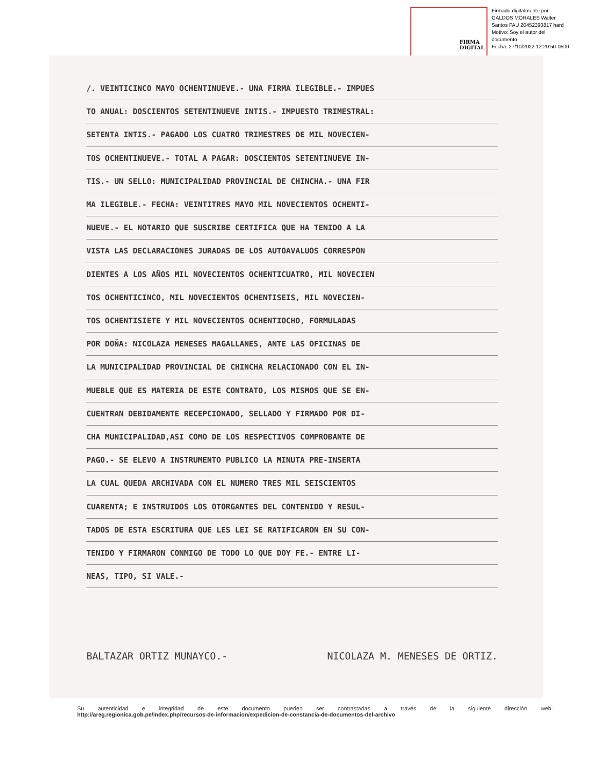FIRMA
DIGITAL
Firmado digitalmente por:
GALDOS MORALES Walter
Santos FAU 20452393817 hard
Motivo: Soy el autor del
documento
Fecha: 27/10/2022 12:20:50-0500
/. VEINTICINCO MAYO OCHENTINUEVE.- UNA FIRMA ILEGIBLE.- IMPUES
TO ANUAL: DOSCIENTOS SETENTINUEVE INTIS.- IMPUESTO TRIMESTRAL:
SETENTA INTIS.- PAGADO LOS CUATRO TRIMESTRES DE MIL NOVECIEN-
TOS OCHENTINUEVE.- TOTAL A PAGAR: DOSCIENTOS SETENTINUEVE IN-
TIS.- UN SELLO: MUNICIPALIDAD PROVINCIAL DE CHINCHA.- UNA FIR
MA ILEGIBLE.- FECHA: VEINTITRES MAYO MIL NOVECIENTOS OCHENTI-
NUEVE.- EL NOTARIO QUE SUSCRIBE CERTIFICA QUE HA TENIDO A LA
VISTA LAS DECLARACIONES JURADAS DE LOS AUTOAVALUOS CORRESPON
DIENTES A LOS AÑOS MIL NOVECIENTOS OCHENTICUATRO, MIL NOVECIEN
TOS OCHENTICINCO, MIL NOVECIENTOS OCHENTISEIS, MIL NOVECIEN-
TOS OCHENTISIETE Y MIL NOVECIENTOS OCHENTIOCHO, FORMULADAS
POR DOÑA: NICOLAZA MENESES MAGALLANES, ANTE LAS OFICINAS DE
LA MUNICIPALIDAD PROVINCIAL DE CHINCHA RELACIONADO CON EL IN-
MUEBLE QUE ES MATERIA DE ESTE CONTRATO, LOS MISMOS QUE SE EN-
CUENTRAN DEBIDAMENTE RECEPCIONADO, SELLADO Y FIRMADO POR DI-
CHA MUNICIPALIDAD,ASI COMO DE LOS RESPECTIVOS COMPROBANTE DE
PAGO.- SE ELEVO A INSTRUMENTO PUBLICO LA MINUTA PRE-INSERTA
LA CUAL QUEDA ARCHIVADA CON EL NUMERO TRES MIL SEISCIENTOS
CUARENTA; E INSTRUIDOS LOS OTORGANTES DEL CONTENIDO Y RESUL-
TADOS DE ESTA ESCRITURA QUE LES LEI SE RATIFICARON EN SU CON-
TENIDO Y FIRMARON CONMIGO DE TODO LO QUE DOY FE.- ENTRE LI-
NEAS, TIPO, SI VALE.-
BALTAZAR ORTIZ MUNAYCO.- NICOLAZA M. MENESES DE ORTIZ.
Su autenticidad e integridad de este documento pueden ser contrastadas a través de la siguiente dirección web:
http://areg.regionica.gob.pe/index.php/recursos-de-informacion/expedicion-de-constancia-de-documentos-del-archivo